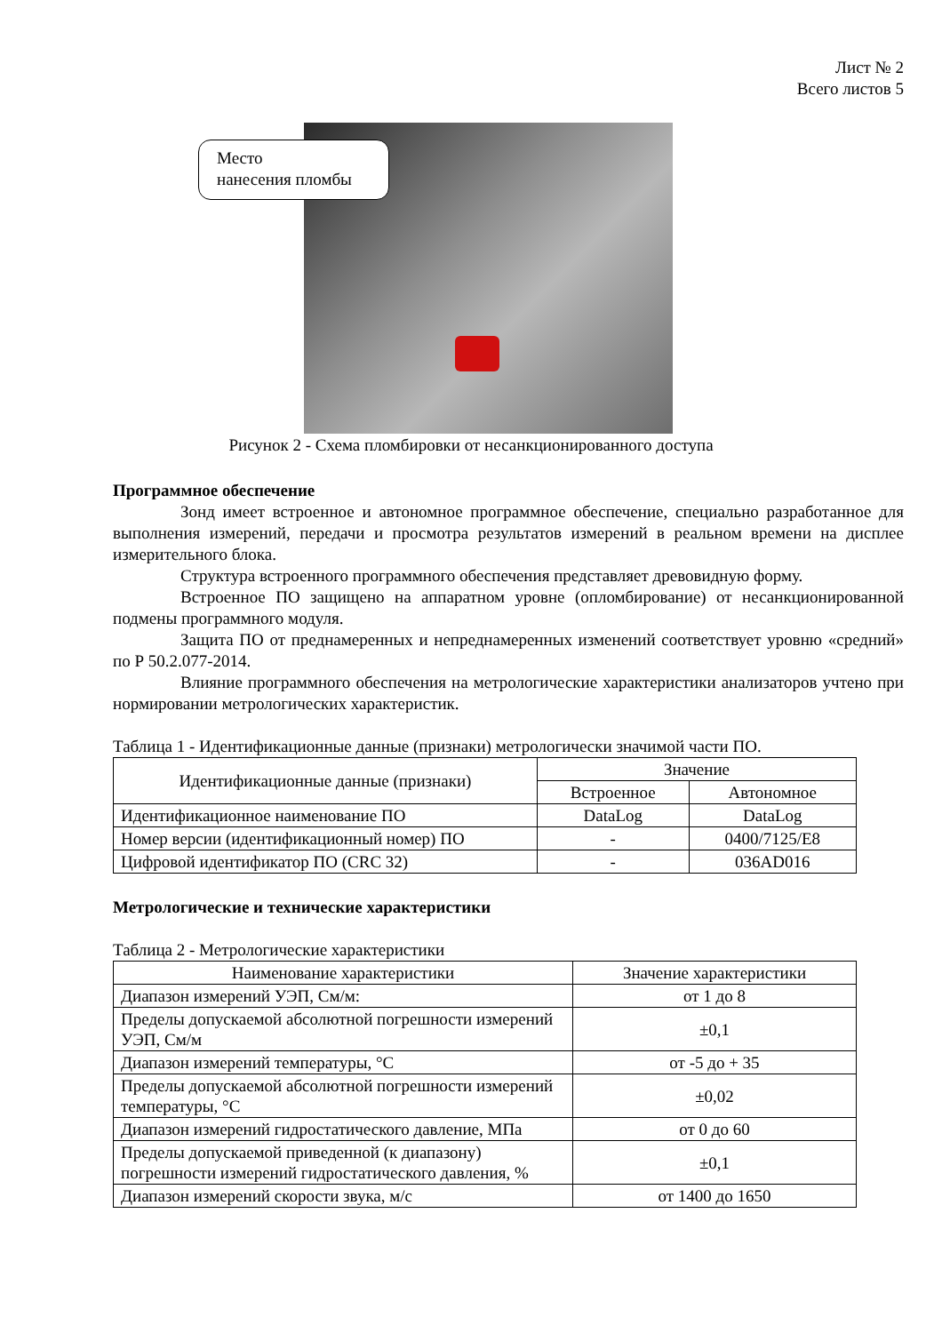Лист № 2
Всего листов 5
Место
нанесения пломбы
Рисунок 2 - Схема пломбировки от несанкционированного доступа
Программное обеспечение
Зонд имеет встроенное и автономное программное обеспечение, специально разработанное для выполнения измерений, передачи и просмотра результатов измерений в реальном времени на дисплее измерительного блока.
Структура встроенного программного обеспечения представляет древовидную форму.
Встроенное ПО защищено на аппаратном уровне (опломбирование) от несанкционированной подмены программного модуля.
Защита ПО от преднамеренных и непреднамеренных изменений соответствует уровню «средний» по Р 50.2.077-2014.
Влияние программного обеспечения на метрологические характеристики анализаторов учтено при нормировании метрологических характеристик.
Таблица 1 - Идентификационные данные (признаки) метрологически значимой части ПО.
| Идентификационные данные (признаки) | Значение | |
| --- | --- | --- |
| | Встроенное | Автономное |
| Идентификационное наименование ПО | DataLog | DataLog |
| Номер версии (идентификационный номер) ПО | - | 0400/7125/E8 |
| Цифровой идентификатор ПО (CRC 32) | - | 036AD016 |
Метрологические и технические характеристики
Таблица 2 - Метрологические характеристики
| Наименование характеристики | Значение характеристики |
| --- | --- |
| Диапазон измерений УЭП, См/м: | от 1 до 8 |
| Пределы допускаемой абсолютной погрешности измерений УЭП, См/м | ±0,1 |
| Диапазон измерений температуры, °C | от -5 до + 35 |
| Пределы допускаемой абсолютной погрешности измерений температуры, °C | ±0,02 |
| Диапазон измерений гидростатического давление, МПа | от 0 до 60 |
| Пределы допускаемой приведенной (к диапазону) погрешности измерений гидростатического давления, % | ±0,1 |
| Диапазон измерений скорости звука, м/с | от 1400 до 1650 |